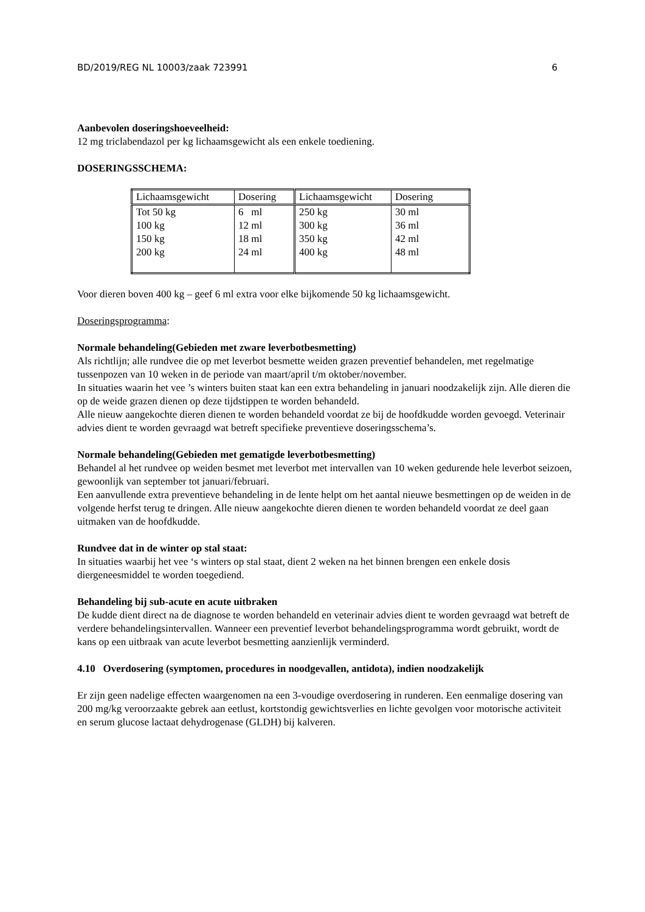BD/2019/REG NL 10003/zaak 723991 6
Aanbevolen doseringshoeveelheid:
12 mg triclabendazol per kg lichaamsgewicht als een enkele toediening.
DOSERINGSSCHEMA:
| Lichaamsgewicht | Dosering | Lichaamsgewicht | Dosering |
| Tot 50 kg 100 kg 150 kg 200 kg | 6 ml 12 ml 18 ml 24 ml | 250 kg 300 kg 350 kg 400 kg | 30 ml 36 ml 42 ml 48 ml |
Voor dieren boven 400 kg – geef 6 ml extra voor elke bijkomende 50 kg lichaamsgewicht.
Doseringsprogramma:
Normale behandeling(Gebieden met zware leverbotbesmetting)
Als richtlijn; alle rundvee die op met leverbot besmette weiden grazen preventief behandelen, met regelmatige tussenpozen van 10 weken in de periode van maart/april t/m oktober/november.
In situaties waarin het vee ’s winters buiten staat kan een extra behandeling in januari noodzakelijk zijn. Alle dieren die op de weide grazen dienen op deze tijdstippen te worden behandeld.
Alle nieuw aangekochte dieren dienen te worden behandeld voordat ze bij de hoofdkudde worden gevoegd. Veterinair advies dient te worden gevraagd wat betreft specifieke preventieve doseringsschema’s.
Normale behandeling(Gebieden met gematigde leverbotbesmetting)
Behandel al het rundvee op weiden besmet met leverbot met intervallen van 10 weken gedurende hele leverbot seizoen, gewoonlijk van september tot januari/februari.
Een aanvullende extra preventieve behandeling in de lente helpt om het aantal nieuwe besmettingen op de weiden in de volgende herfst terug te dringen. Alle nieuw aangekochte dieren dienen te worden behandeld voordat ze deel gaan uitmaken van de hoofdkudde.
Rundvee dat in de winter op stal staat:
In situaties waarbij het vee ‘s winters op stal staat, dient 2 weken na het binnen brengen een enkele dosis diergeneesmiddel te worden toegediend.
Behandeling bij sub-acute en acute uitbraken
De kudde dient direct na de diagnose te worden behandeld en veterinair advies dient te worden gevraagd wat betreft de verdere behandelingsintervallen. Wanneer een preventief leverbot behandelingsprogramma wordt gebruikt, wordt de kans op een uitbraak van acute leverbot besmetting aanzienlijk verminderd.
4.10 Overdosering (symptomen, procedures in noodgevallen, antidota), indien noodzakelijk
Er zijn geen nadelige effecten waargenomen na een 3-voudige overdosering in runderen. Een eenmalige dosering van 200 mg/kg veroorzaakte gebrek aan eetlust, kortstondig gewichtsverlies en lichte gevolgen voor motorische activiteit en serum glucose lactaat dehydrogenase (GLDH) bij kalveren.